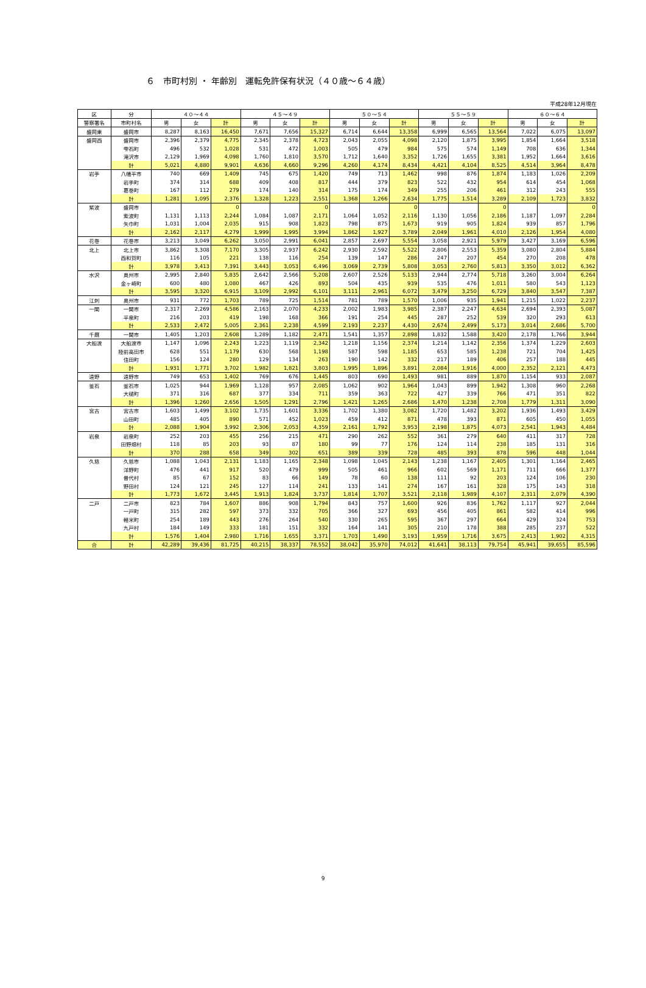６　市町村別 ・ 年齢別　運転免許保有状況（４０歳～６４歳）
平成28年12月現在
| 区 | 分 | ４０～４４ | | | ４５～４９ | | | ５０～５４ | | | ５５～５９ | | | ６０～６４ | | |
| --- | --- | --- | --- | --- | --- | --- | --- | --- | --- | --- | --- | --- | --- | --- | --- | --- |
| 警察署名 | 市町村名 | 男 | 女 | 計 | 男 | 女 | 計 | 男 | 女 | 計 | 男 | 女 | 計 | 男 | 女 | 計 |
| 盛岡東 | 盛岡市 | 8,287 | 8,163 | 16,450 | 7,671 | 7,656 | 15,327 | 6,714 | 6,644 | 13,358 | 6,999 | 6,565 | 13,564 | 7,022 | 6,075 | 13,097 |
| 盛岡西 | 盛岡市 | 2,396 | 2,379 | 4,775 | 2,345 | 2,378 | 4,723 | 2,043 | 2,055 | 4,098 | 2,120 | 1,875 | 3,995 | 1,854 | 1,664 | 3,518 |
| | 雫石町 | 496 | 532 | 1,028 | 531 | 472 | 1,003 | 505 | 479 | 984 | 575 | 574 | 1,149 | 708 | 636 | 1,344 |
| | 滝沢市 | 2,129 | 1,969 | 4,098 | 1,760 | 1,810 | 3,570 | 1,712 | 1,640 | 3,352 | 1,726 | 1,655 | 3,381 | 1,952 | 1,664 | 3,616 |
| | 計 | 5,021 | 4,880 | 9,901 | 4,636 | 4,660 | 9,296 | 4,260 | 4,174 | 8,434 | 4,421 | 4,104 | 8,525 | 4,514 | 3,964 | 8,478 |
| 岩手 | 八幡平市 | 740 | 669 | 1,409 | 745 | 675 | 1,420 | 749 | 713 | 1,462 | 998 | 876 | 1,874 | 1,183 | 1,026 | 2,209 |
| | 岩手町 | 374 | 314 | 688 | 409 | 408 | 817 | 444 | 379 | 823 | 522 | 432 | 954 | 614 | 454 | 1,068 |
| | 葛巻町 | 167 | 112 | 279 | 174 | 140 | 314 | 175 | 174 | 349 | 255 | 206 | 461 | 312 | 243 | 555 |
| | 計 | 1,281 | 1,095 | 2,376 | 1,328 | 1,223 | 2,551 | 1,368 | 1,266 | 2,634 | 1,775 | 1,514 | 3,289 | 2,109 | 1,723 | 3,832 |
| 紫波 | 盛岡市 | | | 0 | | | 0 | | | 0 | | | 0 | | | 0 |
| | 紫波町 | 1,131 | 1,113 | 2,244 | 1,084 | 1,087 | 2,171 | 1,064 | 1,052 | 2,116 | 1,130 | 1,056 | 2,186 | 1,187 | 1,097 | 2,284 |
| | 矢巾町 | 1,031 | 1,004 | 2,035 | 915 | 908 | 1,823 | 798 | 875 | 1,673 | 919 | 905 | 1,824 | 939 | 857 | 1,796 |
| | 計 | 2,162 | 2,117 | 4,279 | 1,999 | 1,995 | 3,994 | 1,862 | 1,927 | 3,789 | 2,049 | 1,961 | 4,010 | 2,126 | 1,954 | 4,080 |
| 花巻 | 花巻市 | 3,213 | 3,049 | 6,262 | 3,050 | 2,991 | 6,041 | 2,857 | 2,697 | 5,554 | 3,058 | 2,921 | 5,979 | 3,427 | 3,169 | 6,596 |
| 北上 | 北上市 | 3,862 | 3,308 | 7,170 | 3,305 | 2,937 | 6,242 | 2,930 | 2,592 | 5,522 | 2,806 | 2,553 | 5,359 | 3,080 | 2,804 | 5,884 |
| | 西和賀町 | 116 | 105 | 221 | 138 | 116 | 254 | 139 | 147 | 286 | 247 | 207 | 454 | 270 | 208 | 478 |
| | 計 | 3,978 | 3,413 | 7,391 | 3,443 | 3,053 | 6,496 | 3,069 | 2,739 | 5,808 | 3,053 | 2,760 | 5,813 | 3,350 | 3,012 | 6,362 |
| 水沢 | 奥州市 | 2,995 | 2,840 | 5,835 | 2,642 | 2,566 | 5,208 | 2,607 | 2,526 | 5,133 | 2,944 | 2,774 | 5,718 | 3,260 | 3,004 | 6,264 |
| | 金ヶ崎町 | 600 | 480 | 1,080 | 467 | 426 | 893 | 504 | 435 | 939 | 535 | 476 | 1,011 | 580 | 543 | 1,123 |
| | 計 | 3,595 | 3,320 | 6,915 | 3,109 | 2,992 | 6,101 | 3,111 | 2,961 | 6,072 | 3,479 | 3,250 | 6,729 | 3,840 | 3,547 | 7,387 |
| 江刺 | 奥州市 | 931 | 772 | 1,703 | 789 | 725 | 1,514 | 781 | 789 | 1,570 | 1,006 | 935 | 1,941 | 1,215 | 1,022 | 2,237 |
| 一関 | 一関市 | 2,317 | 2,269 | 4,586 | 2,163 | 2,070 | 4,233 | 2,002 | 1,983 | 3,985 | 2,387 | 2,247 | 4,634 | 2,694 | 2,393 | 5,087 |
| | 平泉町 | 216 | 203 | 419 | 198 | 168 | 366 | 191 | 254 | 445 | 287 | 252 | 539 | 320 | 293 | 613 |
| | 計 | 2,533 | 2,472 | 5,005 | 2,361 | 2,238 | 4,599 | 2,193 | 2,237 | 4,430 | 2,674 | 2,499 | 5,173 | 3,014 | 2,686 | 5,700 |
| 千厩 | 一関市 | 1,405 | 1,203 | 2,608 | 1,289 | 1,182 | 2,471 | 1,541 | 1,357 | 2,898 | 1,832 | 1,588 | 3,420 | 2,178 | 1,766 | 3,944 |
| 大船渡 | 大船渡市 | 1,147 | 1,096 | 2,243 | 1,223 | 1,119 | 2,342 | 1,218 | 1,156 | 2,374 | 1,214 | 1,142 | 2,356 | 1,374 | 1,229 | 2,603 |
| | 陸前高田市 | 628 | 551 | 1,179 | 630 | 568 | 1,198 | 587 | 598 | 1,185 | 653 | 585 | 1,238 | 721 | 704 | 1,425 |
| | 住田町 | 156 | 124 | 280 | 129 | 134 | 263 | 190 | 142 | 332 | 217 | 189 | 406 | 257 | 188 | 445 |
| | 計 | 1,931 | 1,771 | 3,702 | 1,982 | 1,821 | 3,803 | 1,995 | 1,896 | 3,891 | 2,084 | 1,916 | 4,000 | 2,352 | 2,121 | 4,473 |
| 遠野 | 遠野市 | 749 | 653 | 1,402 | 769 | 676 | 1,445 | 803 | 690 | 1,493 | 981 | 889 | 1,870 | 1,154 | 933 | 2,087 |
| 釜石 | 釜石市 | 1,025 | 944 | 1,969 | 1,128 | 957 | 2,085 | 1,062 | 902 | 1,964 | 1,043 | 899 | 1,942 | 1,308 | 960 | 2,268 |
| | 大槌町 | 371 | 316 | 687 | 377 | 334 | 711 | 359 | 363 | 722 | 427 | 339 | 766 | 471 | 351 | 822 |
| | 計 | 1,396 | 1,260 | 2,656 | 1,505 | 1,291 | 2,796 | 1,421 | 1,265 | 2,686 | 1,470 | 1,238 | 2,708 | 1,779 | 1,311 | 3,090 |
| 宮古 | 宮古市 | 1,603 | 1,499 | 3,102 | 1,735 | 1,601 | 3,336 | 1,702 | 1,380 | 3,082 | 1,720 | 1,482 | 3,202 | 1,936 | 1,493 | 3,429 |
| | 山田町 | 485 | 405 | 890 | 571 | 452 | 1,023 | 459 | 412 | 871 | 478 | 393 | 871 | 605 | 450 | 1,055 |
| | 計 | 2,088 | 1,904 | 3,992 | 2,306 | 2,053 | 4,359 | 2,161 | 1,792 | 3,953 | 2,198 | 1,875 | 4,073 | 2,541 | 1,943 | 4,484 |
| 岩泉 | 岩泉町 | 252 | 203 | 455 | 256 | 215 | 471 | 290 | 262 | 552 | 361 | 279 | 640 | 411 | 317 | 728 |
| | 田野畑村 | 118 | 85 | 203 | 93 | 87 | 180 | 99 | 77 | 176 | 124 | 114 | 238 | 185 | 131 | 316 |
| | 計 | 370 | 288 | 658 | 349 | 302 | 651 | 389 | 339 | 728 | 485 | 393 | 878 | 596 | 448 | 1,044 |
| 久慈 | 久慈市 | 1,088 | 1,043 | 2,131 | 1,183 | 1,165 | 2,348 | 1,098 | 1,045 | 2,143 | 1,238 | 1,167 | 2,405 | 1,301 | 1,164 | 2,465 |
| | 洋野町 | 476 | 441 | 917 | 520 | 479 | 999 | 505 | 461 | 966 | 602 | 569 | 1,171 | 711 | 666 | 1,377 |
| | 普代村 | 85 | 67 | 152 | 83 | 66 | 149 | 78 | 60 | 138 | 111 | 92 | 203 | 124 | 106 | 230 |
| | 野田村 | 124 | 121 | 245 | 127 | 114 | 241 | 133 | 141 | 274 | 167 | 161 | 328 | 175 | 143 | 318 |
| | 計 | 1,773 | 1,672 | 3,445 | 1,913 | 1,824 | 3,737 | 1,814 | 1,707 | 3,521 | 2,118 | 1,989 | 4,107 | 2,311 | 2,079 | 4,390 |
| 二戸 | 二戸市 | 823 | 784 | 1,607 | 886 | 908 | 1,794 | 843 | 757 | 1,600 | 926 | 836 | 1,762 | 1,117 | 927 | 2,044 |
| | 一戸町 | 315 | 282 | 597 | 373 | 332 | 705 | 366 | 327 | 693 | 456 | 405 | 861 | 582 | 414 | 996 |
| | 軽米町 | 254 | 189 | 443 | 276 | 264 | 540 | 330 | 265 | 595 | 367 | 297 | 664 | 429 | 324 | 753 |
| | 九戸村 | 184 | 149 | 333 | 181 | 151 | 332 | 164 | 141 | 305 | 210 | 178 | 388 | 285 | 237 | 522 |
| | 計 | 1,576 | 1,404 | 2,980 | 1,716 | 1,655 | 3,371 | 1,703 | 1,490 | 3,193 | 1,959 | 1,716 | 3,675 | 2,413 | 1,902 | 4,315 |
| 合 | 計 | 42,289 | 39,436 | 81,725 | 40,215 | 38,337 | 78,552 | 38,042 | 35,970 | 74,012 | 41,641 | 38,113 | 79,754 | 45,941 | 39,655 | 85,596 |
9